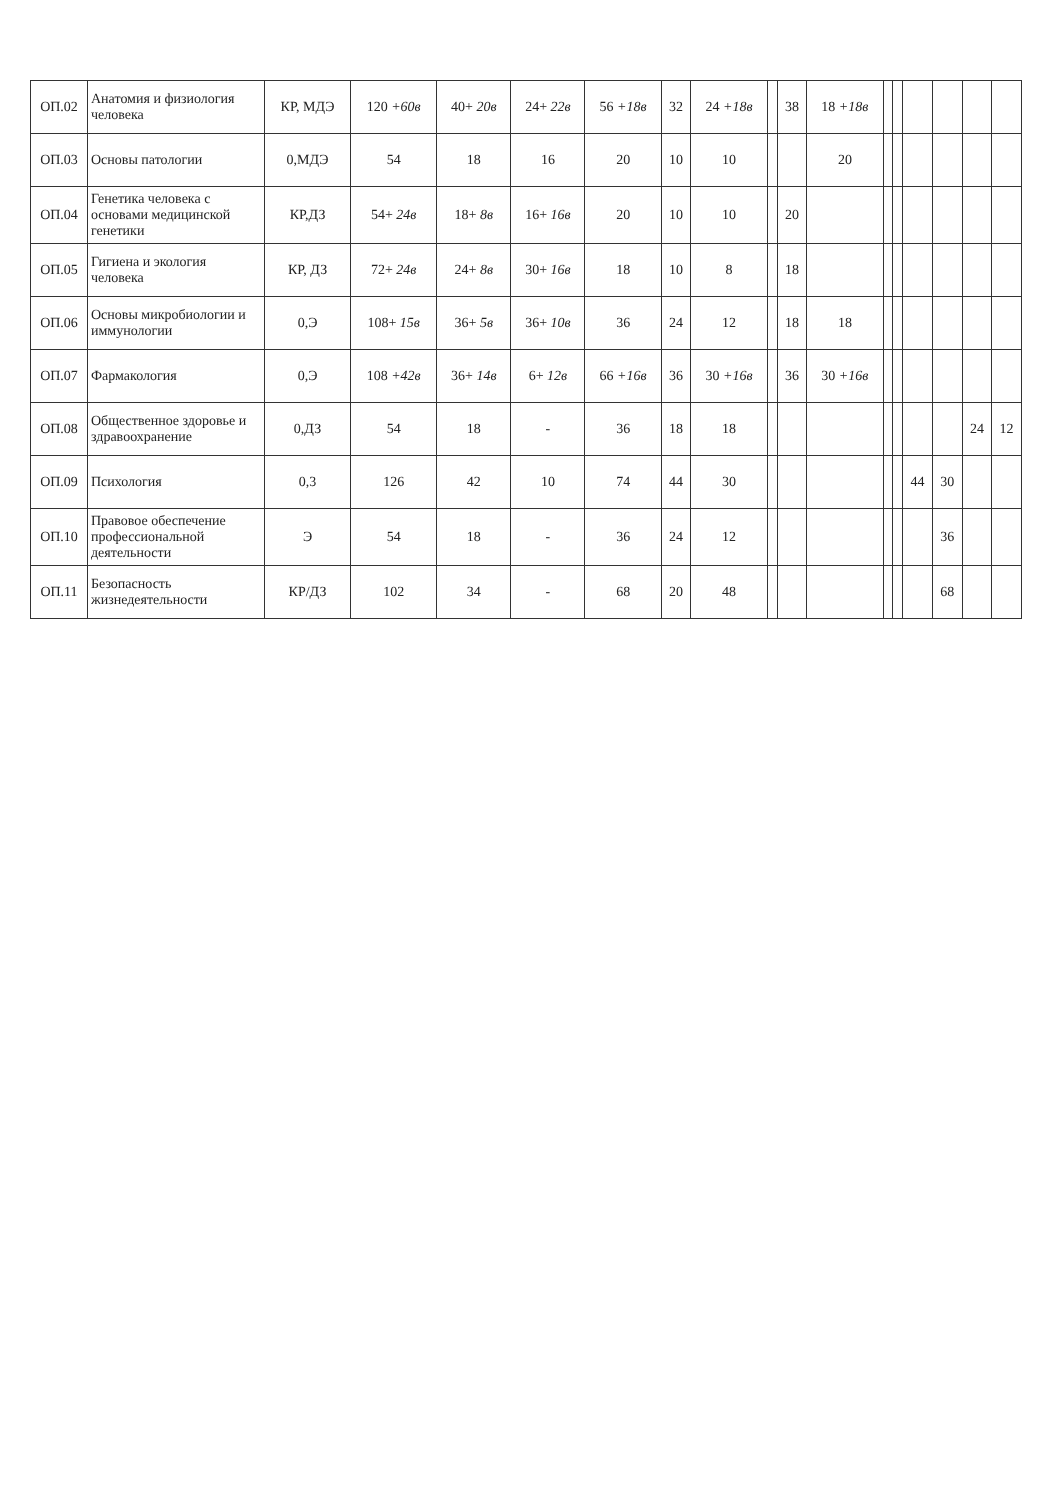| ОП.02 | Анатомия и физиология человека | КР, МДЭ | 120 +60в | 40+ 20в | 24+ 22в | 56 +18в | 32 | 24 +18в | | 38 | 18 +18в | | | | | | |
| ОП.03 | Основы патологии | 0,МДЭ | 54 | 18 | 16 | 20 | 10 | 10 | | | 20 | | | | | | |
| ОП.04 | Генетика человека с основами медицинской генетики | КР,ДЗ | 54+ 24в | 18+ 8в | 16+ 16в | 20 | 10 | 10 | | 20 | | | | | | | |
| ОП.05 | Гигиена и экология человека | КР, ДЗ | 72+ 24в | 24+ 8в | 30+ 16в | 18 | 10 | 8 | | 18 | | | | | | | |
| ОП.06 | Основы микробиологии и иммунологии | 0,Э | 108+ 15в | 36+ 5в | 36+ 10в | 36 | 24 | 12 | | 18 | 18 | | | | | | |
| ОП.07 | Фармакология | 0,Э | 108 +42в | 36+ 14в | 6+ 12в | 66 +16в | 36 | 30 +16в | | 36 | 30 +16в | | | | | | |
| ОП.08 | Общественное здоровье и здравоохранение | 0,ДЗ | 54 | 18 | - | 36 | 18 | 18 | | | | | | | | 24 | 12 |
| ОП.09 | Психология | 0,3 | 126 | 42 | 10 | 74 | 44 | 30 | | | | | | 44 | 30 | | |
| ОП.10 | Правовое обеспечение профессиональной деятельности | Э | 54 | 18 | - | 36 | 24 | 12 | | | | | | | 36 | | |
| ОП.11 | Безопасность жизнедеятельности | КР/ДЗ | 102 | 34 | - | 68 | 20 | 48 | | | | | | | 68 | | |